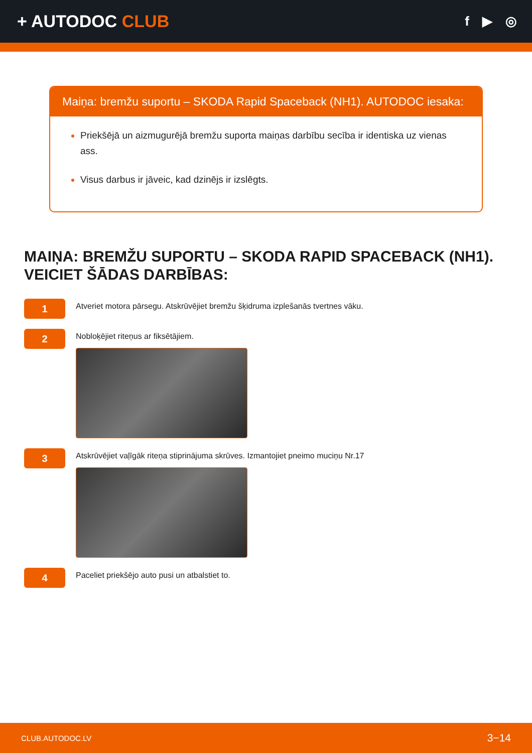+ AUTODOC CLUB
f ▶ ◎
Maiņa: bremžu suportu – SKODA Rapid Spaceback (NH1). AUTODOC iesaka:
Priekšējā un aizmugurējā bremžu suporta maiņas darbību secība ir identiska uz vienas ass.
Visus darbus ir jāveic, kad dzinējs ir izslēgts.
MAIŅA: BREMŽU SUPORTU – SKODA RAPID SPACEBACK (NH1). VEICIET ŠĀDAS DARBĪBAS:
1
Atveriet motora pārsegu. Atskrūvējiet bremžu šķidruma izplešanās tvertnes vāku.
2
Nobloķējiet riteņus ar fiksētājiem.
3
Atskrūvējiet vaļīgāk riteņa stiprinājuma skrūves. Izmantojiet pneimo muciņu Nr.17
4
Paceliet priekšējo auto pusi un atbalstiet to.
CLUB.AUTODOC.LV 3−14